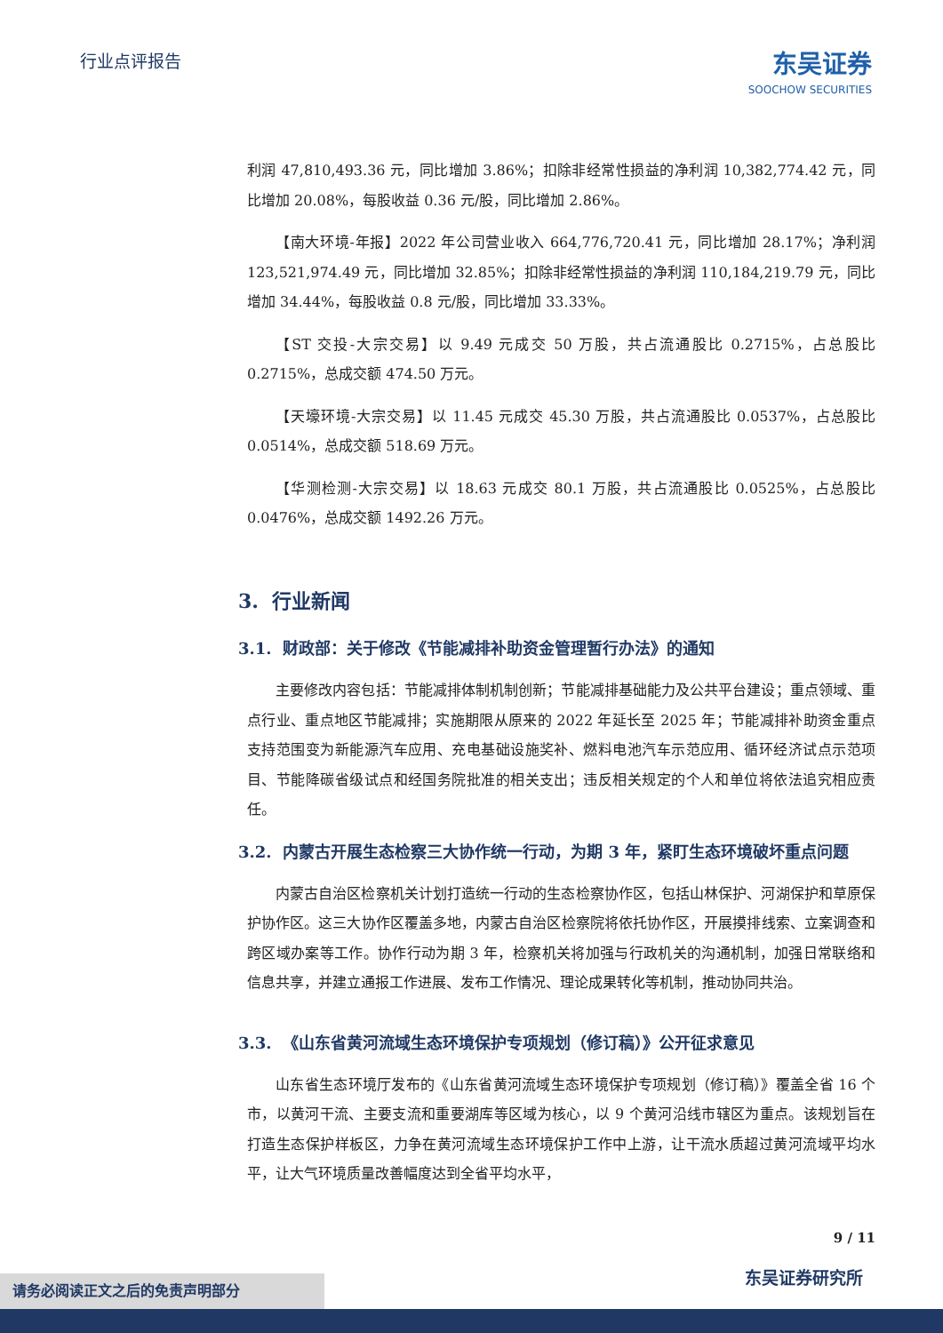行业点评报告
东吴证券
SOOCHOW SECURITIES
利润 47,810,493.36 元，同比增加 3.86%；扣除非经常性损益的净利润 10,382,774.42 元，同比增加 20.08%，每股收益 0.36 元/股，同比增加 2.86%。
【南大环境-年报】2022 年公司营业收入 664,776,720.41 元，同比增加 28.17%；净利润 123,521,974.49 元，同比增加 32.85%；扣除非经常性损益的净利润 110,184,219.79 元，同比增加 34.44%，每股收益 0.8 元/股，同比增加 33.33%。
【ST 交投-大宗交易】以 9.49 元成交 50 万股，共占流通股比 0.2715%，占总股比 0.2715%，总成交额 474.50 万元。
【天壕环境-大宗交易】以 11.45 元成交 45.30 万股，共占流通股比 0.0537%，占总股比 0.0514%，总成交额 518.69 万元。
【华测检测-大宗交易】以 18.63 元成交 80.1 万股，共占流通股比 0.0525%，占总股比 0.0476%，总成交额 1492.26 万元。
3. 行业新闻
3.1. 财政部：关于修改《节能减排补助资金管理暂行办法》的通知
主要修改内容包括：节能减排体制机制创新；节能减排基础能力及公共平台建设；重点领域、重点行业、重点地区节能减排；实施期限从原来的 2022 年延长至 2025 年；节能减排补助资金重点支持范围变为新能源汽车应用、充电基础设施奖补、燃料电池汽车示范应用、循环经济试点示范项目、节能降碳省级试点和经国务院批准的相关支出；违反相关规定的个人和单位将依法追究相应责任。
3.2. 内蒙古开展生态检察三大协作统一行动，为期 3 年，紧盯生态环境破坏重点问题
内蒙古自治区检察机关计划打造统一行动的生态检察协作区，包括山林保护、河湖保护和草原保护协作区。这三大协作区覆盖多地，内蒙古自治区检察院将依托协作区，开展摸排线索、立案调查和跨区域办案等工作。协作行动为期 3 年，检察机关将加强与行政机关的沟通机制，加强日常联络和信息共享，并建立通报工作进展、发布工作情况、理论成果转化等机制，推动协同共治。
3.3. 《山东省黄河流域生态环境保护专项规划（修订稿）》公开征求意见
山东省生态环境厅发布的《山东省黄河流域生态环境保护专项规划（修订稿）》覆盖全省 16 个市，以黄河干流、主要支流和重要湖库等区域为核心，以 9 个黄河沿线市辖区为重点。该规划旨在打造生态保护样板区，力争在黄河流域生态环境保护工作中上游，让干流水质超过黄河流域平均水平，让大气环境质量改善幅度达到全省平均水平，
9 / 11
东吴证券研究所 请务必阅读正文之后的免责声明部分